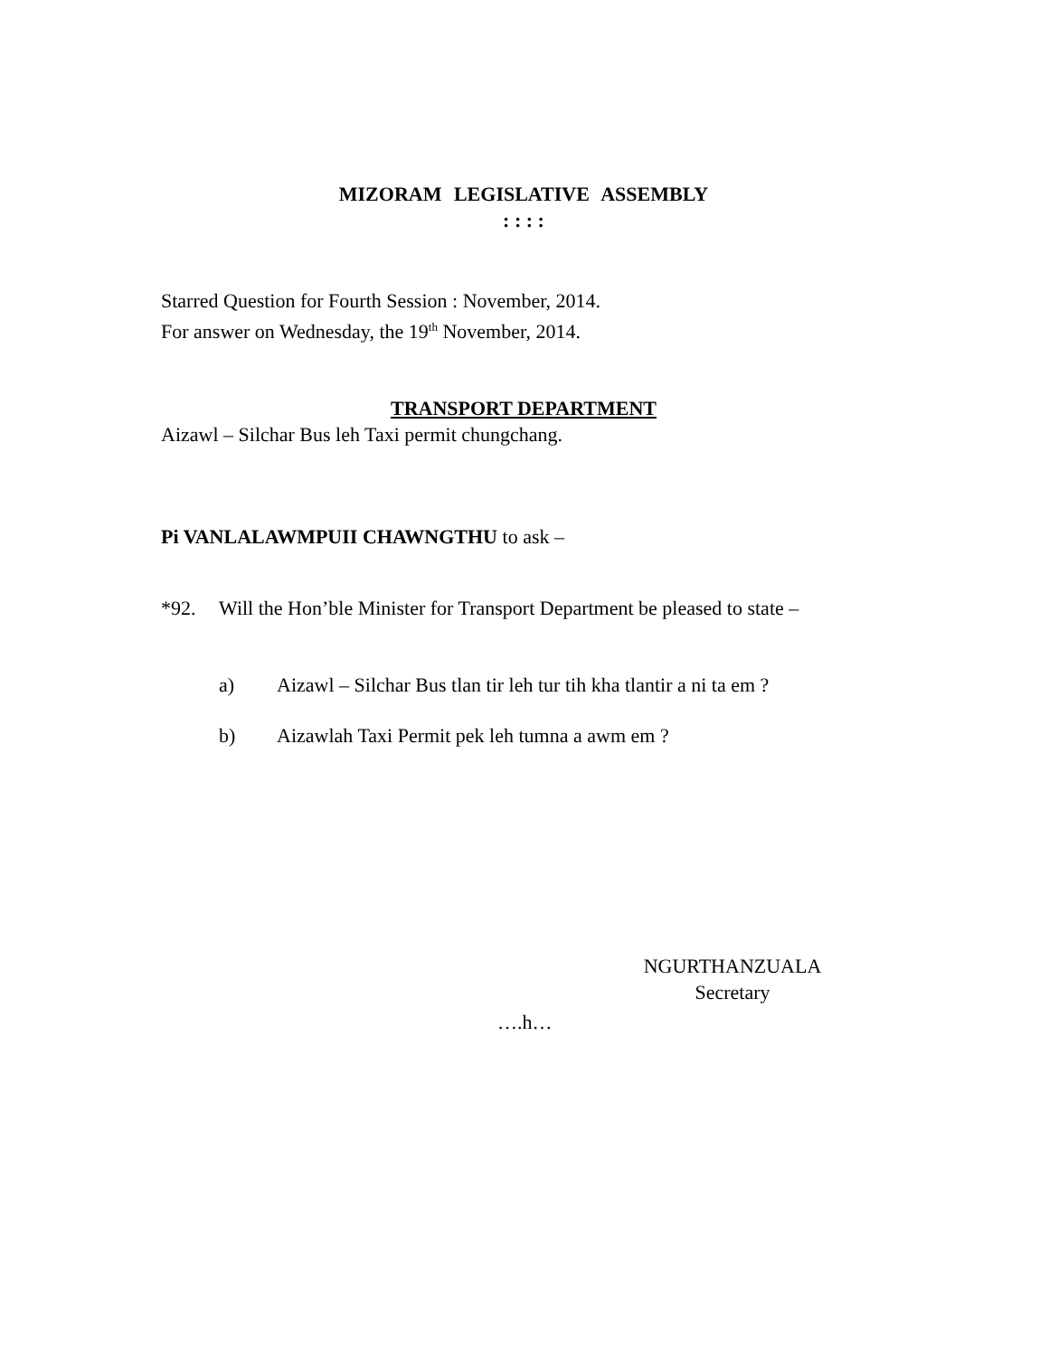MIZORAM LEGISLATIVE ASSEMBLY
: : : :
Starred Question for Fourth Session : November, 2014.
For answer on Wednesday, the 19<sup>th</sup> November, 2014.
TRANSPORT DEPARTMENT
Aizawl – Silchar Bus leh Taxi permit chungchang.
Pi VANLALAWMPUII CHAWNGTHU to ask –
*92. Will the Hon’ble Minister for Transport Department be pleased to state –
a) Aizawl – Silchar Bus tlan tir leh tur tih kha tlantir a ni ta em ?
b) Aizawlah Taxi Permit pek leh tumna a awm em ?
NGURTHANZUALA
Secretary
….h…